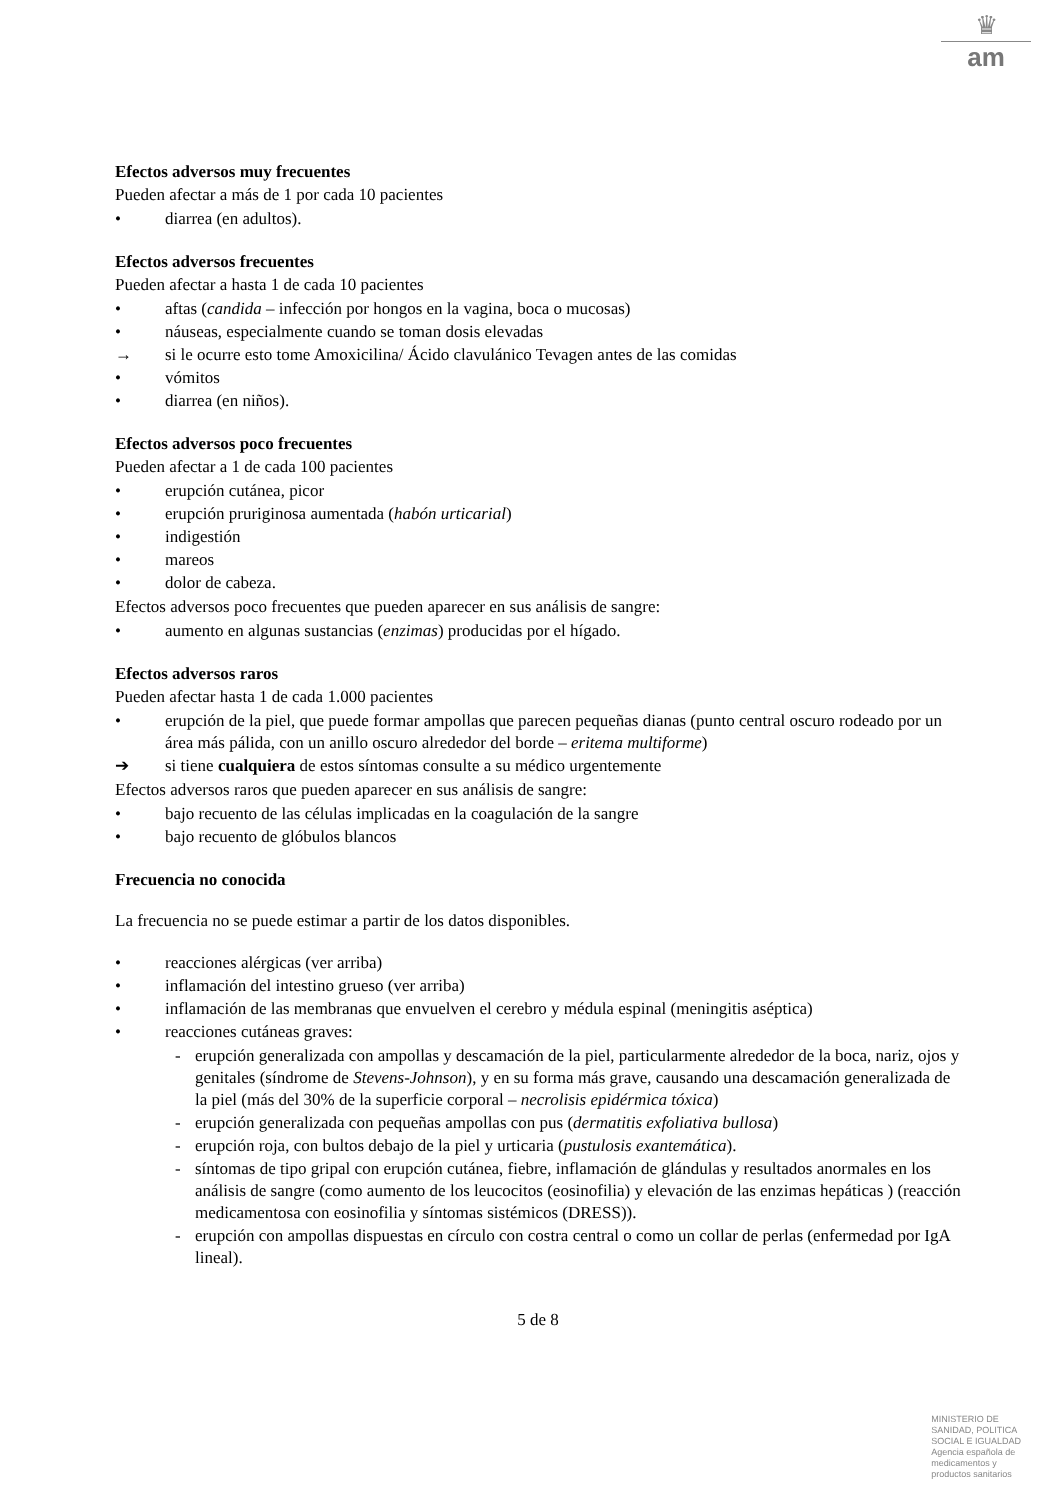♛
am
Efectos adversos muy frecuentes
Pueden afectar a más de 1 por cada 10 pacientes
• diarrea (en adultos).
Efectos adversos frecuentes
Pueden afectar a hasta 1 de cada 10 pacientes
• aftas (candida – infección por hongos en la vagina, boca o mucosas)
• náuseas, especialmente cuando se toman dosis elevadas
→ si le ocurre esto tome Amoxicilina/ Ácido clavulánico Tevagen antes de las comidas
• vómitos
• diarrea (en niños).
Efectos adversos poco frecuentes
Pueden afectar a 1 de cada 100 pacientes
• erupción cutánea, picor
• erupción pruriginosa aumentada (habón urticarial)
• indigestión
• mareos
• dolor de cabeza.
Efectos adversos poco frecuentes que pueden aparecer en sus análisis de sangre:
• aumento en algunas sustancias (enzimas) producidas por el hígado.
Efectos adversos raros
Pueden afectar hasta 1 de cada 1.000 pacientes
• erupción de la piel, que puede formar ampollas que parecen pequeñas dianas (punto central oscuro rodeado por un área más pálida, con un anillo oscuro alrededor del borde – eritema multiforme)
➔ si tiene cualquiera de estos síntomas consulte a su médico urgentemente
Efectos adversos raros que pueden aparecer en sus análisis de sangre:
• bajo recuento de las células implicadas en la coagulación de la sangre
• bajo recuento de glóbulos blancos
Frecuencia no conocida
La frecuencia no se puede estimar a partir de los datos disponibles.
• reacciones alérgicas (ver arriba)
• inflamación del intestino grueso (ver arriba)
• inflamación de las membranas que envuelven el cerebro y médula espinal (meningitis aséptica)
• reacciones cutáneas graves:
- erupción generalizada con ampollas y descamación de la piel, particularmente alrededor de la boca, nariz, ojos y genitales (síndrome de Stevens-Johnson), y en su forma más grave, causando una descamación generalizada de la piel (más del 30% de la superficie corporal – necrolisis epidérmica tóxica)
- erupción generalizada con pequeñas ampollas con pus (dermatitis exfoliativa bullosa)
- erupción roja, con bultos debajo de la piel y urticaria (pustulosis exantemática).
- síntomas de tipo gripal con erupción cutánea, fiebre, inflamación de glándulas y resultados anormales en los análisis de sangre (como aumento de los leucocitos (eosinofilia) y elevación de las enzimas hepáticas ) (reacción medicamentosa con eosinofilia y síntomas sistémicos (DRESS)).
- erupción con ampollas dispuestas en círculo con costra central o como un collar de perlas (enfermedad por IgA lineal).
5 de 8
MINISTERIO DE
SANIDAD, POLITICA
SOCIAL E IGUALDAD
Agencia española de
medicamentos y
productos sanitarios